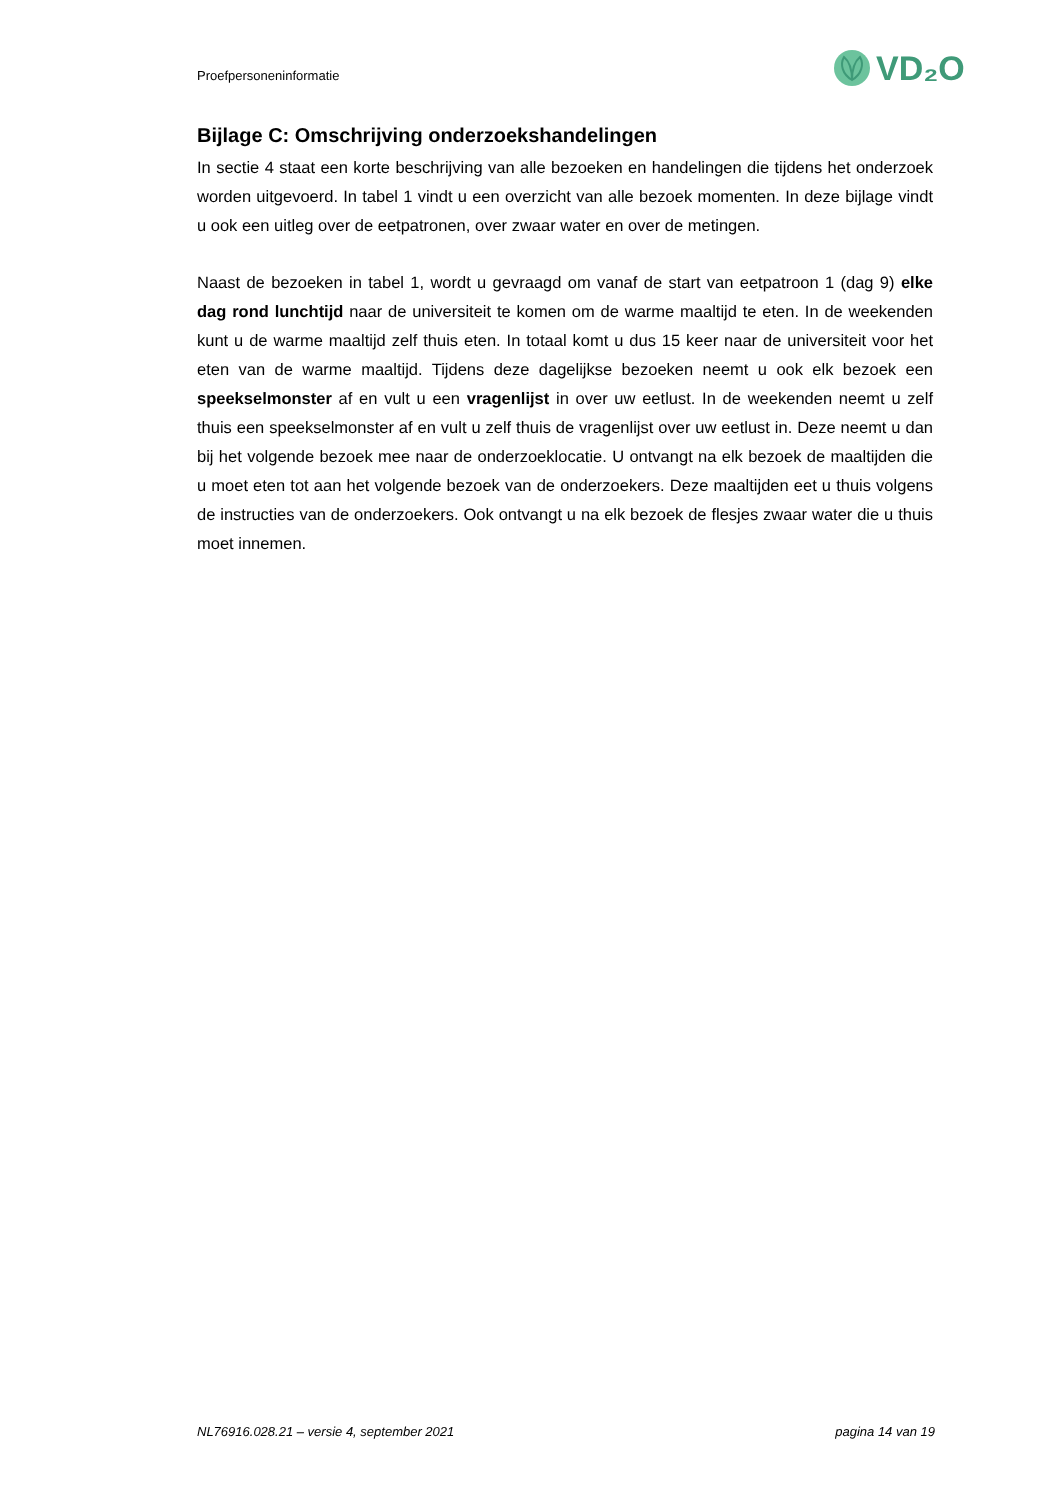Proefpersoneninformatie
VD₂O
Bijlage C: Omschrijving onderzoekshandelingen
In sectie 4 staat een korte beschrijving van alle bezoeken en handelingen die tijdens het onderzoek worden uitgevoerd. In tabel 1 vindt u een overzicht van alle bezoek momenten. In deze bijlage vindt u ook een uitleg over de eetpatronen, over zwaar water en over de metingen.
Naast de bezoeken in tabel 1, wordt u gevraagd om vanaf de start van eetpatroon 1 (dag 9) elke dag rond lunchtijd naar de universiteit te komen om de warme maaltijd te eten. In de weekenden kunt u de warme maaltijd zelf thuis eten. In totaal komt u dus 15 keer naar de universiteit voor het eten van de warme maaltijd. Tijdens deze dagelijkse bezoeken neemt u ook elk bezoek een speekselmonster af en vult u een vragenlijst in over uw eetlust. In de weekenden neemt u zelf thuis een speekselmonster af en vult u zelf thuis de vragenlijst over uw eetlust in. Deze neemt u dan bij het volgende bezoek mee naar de onderzoeklocatie. U ontvangt na elk bezoek de maaltijden die u moet eten tot aan het volgende bezoek van de onderzoekers. Deze maaltijden eet u thuis volgens de instructies van de onderzoekers. Ook ontvangt u na elk bezoek de flesjes zwaar water die u thuis moet innemen.
NL76916.028.21 – versie 4, september 2021 pagina 14 van 19